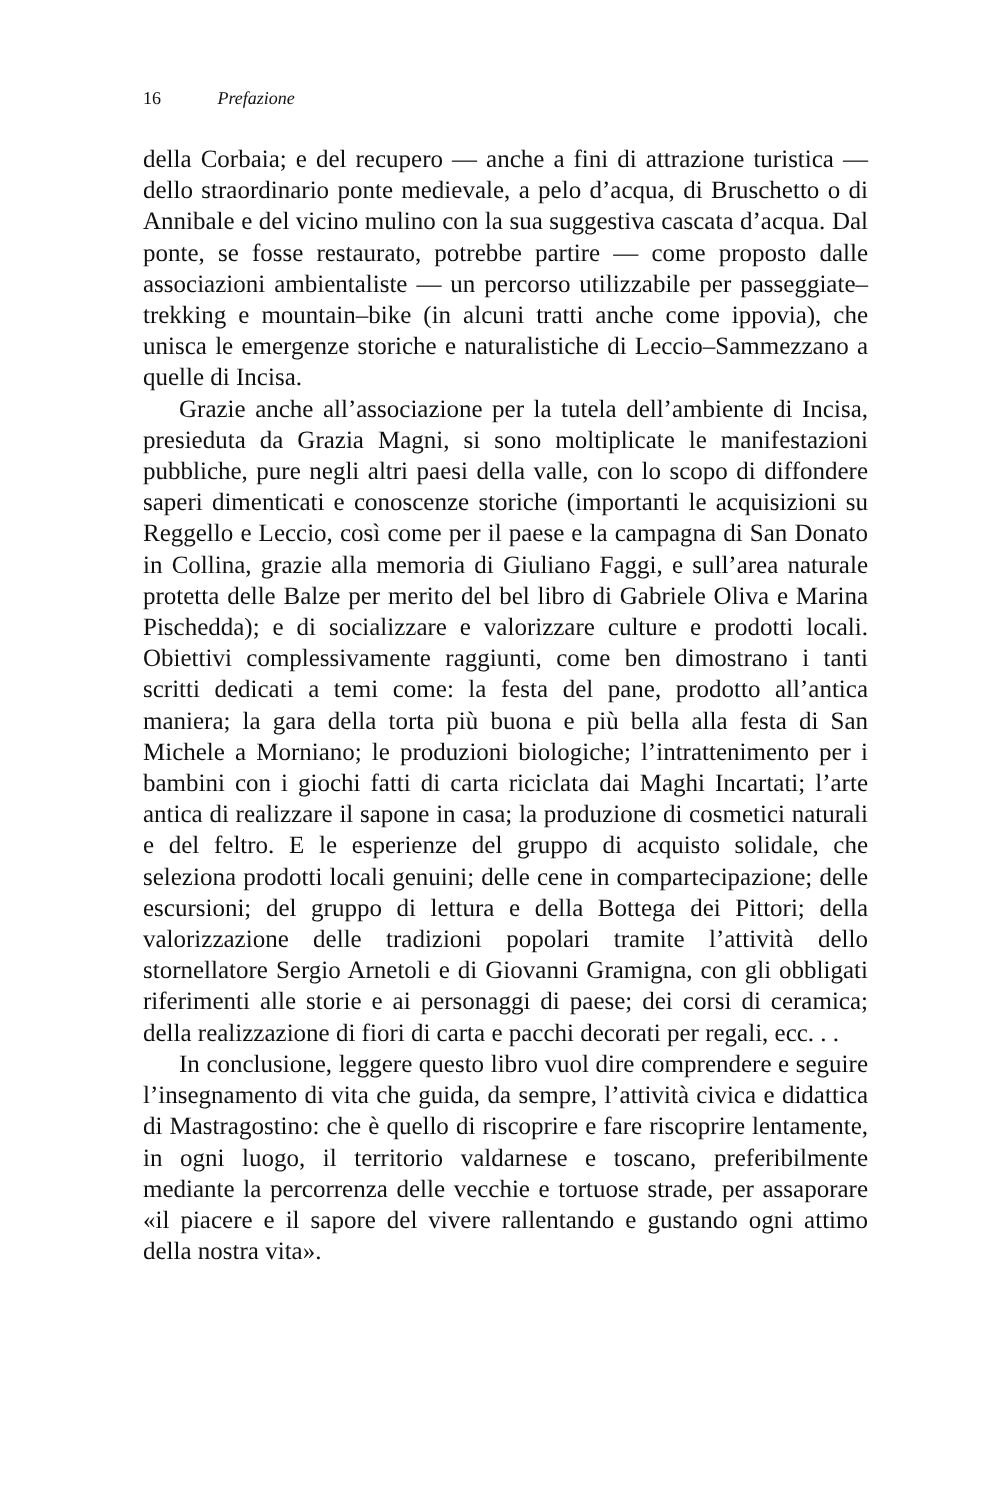16 Prefazione
della Corbaia; e del recupero — anche a fini di attrazione turistica — dello straordinario ponte medievale, a pelo d’acqua, di Bruschetto o di Annibale e del vicino mulino con la sua suggestiva cascata d’acqua. Dal ponte, se fosse restaurato, potrebbe partire — come proposto dalle associazioni ambientaliste — un percorso utilizzabile per passeggiate–trekking e mountain–bike (in alcuni tratti anche come ippovia), che unisca le emergenze storiche e naturalistiche di Leccio–Sammezzano a quelle di Incisa.
Grazie anche all’associazione per la tutela dell’ambiente di Incisa, presieduta da Grazia Magni, si sono moltiplicate le manifestazioni pubbliche, pure negli altri paesi della valle, con lo scopo di diffondere saperi dimenticati e conoscenze storiche (importanti le acquisizioni su Reggello e Leccio, così come per il paese e la campagna di San Donato in Collina, grazie alla memoria di Giuliano Faggi, e sull’area naturale protetta delle Balze per merito del bel libro di Gabriele Oliva e Marina Pischedda); e di socializzare e valorizzare culture e prodotti locali. Obiettivi complessivamente raggiunti, come ben dimostrano i tanti scritti dedicati a temi come: la festa del pane, prodotto all’antica maniera; la gara della torta più buona e più bella alla festa di San Michele a Morniano; le produzioni biologiche; l’intrattenimento per i bambini con i giochi fatti di carta riciclata dai Maghi Incartati; l’arte antica di realizzare il sapone in casa; la produzione di cosmetici naturali e del feltro. E le esperienze del gruppo di acquisto solidale, che seleziona prodotti locali genuini; delle cene in compartecipazione; delle escursioni; del gruppo di lettura e della Bottega dei Pittori; della valorizzazione delle tradizioni popolari tramite l’attività dello stornellatore Sergio Arnetoli e di Giovanni Gramigna, con gli obbligati riferimenti alle storie e ai personaggi di paese; dei corsi di ceramica; della realizzazione di fiori di carta e pacchi decorati per regali, ecc. . .
In conclusione, leggere questo libro vuol dire comprendere e seguire l’insegnamento di vita che guida, da sempre, l’attività civica e didattica di Mastragostino: che è quello di riscoprire e fare riscoprire lentamente, in ogni luogo, il territorio valdarnese e toscano, preferibilmente mediante la percorrenza delle vecchie e tortuose strade, per assaporare «il piacere e il sapore del vivere rallentando e gustando ogni attimo della nostra vita».